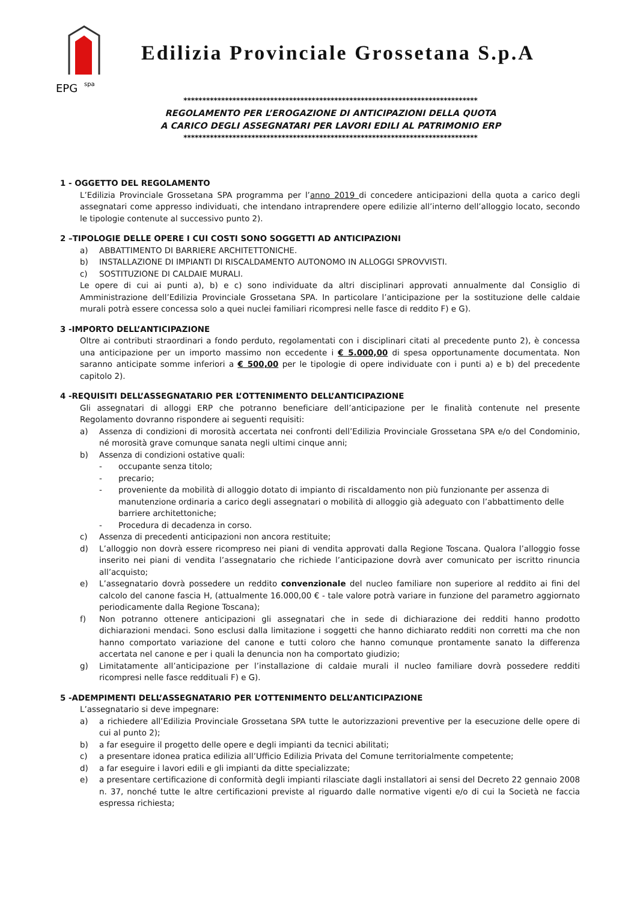EPG
spa
Edilizia Provinciale Grossetana S.p.A
******************************************************************************
REGOLAMENTO PER L’EROGAZIONE DI ANTICIPAZIONI DELLA QUOTA
A CARICO DEGLI ASSEGNATARI PER LAVORI EDILI AL PATRIMONIO ERP
******************************************************************************
1 - OGGETTO DEL REGOLAMENTO
L’Edilizia Provinciale Grossetana SPA programma per l’anno 2019 di concedere anticipazioni della quota a carico degli assegnatari come appresso individuati, che intendano intraprendere opere edilizie all’interno dell’alloggio locato, secondo le tipologie contenute al successivo punto 2).
2 –TIPOLOGIE DELLE OPERE I CUI COSTI SONO SOGGETTI AD ANTICIPAZIONI
a) ABBATTIMENTO DI BARRIERE ARCHITETTONICHE.
b) INSTALLAZIONE DI IMPIANTI DI RISCALDAMENTO AUTONOMO IN ALLOGGI SPROVVISTI.
c) SOSTITUZIONE DI CALDAIE MURALI.
Le opere di cui ai punti a), b) e c) sono individuate da altri disciplinari approvati annualmente dal Consiglio di Amministrazione dell’Edilizia Provinciale Grossetana SPA. In particolare l’anticipazione per la sostituzione delle caldaie murali potrà essere concessa solo a quei nuclei familiari ricompresi nelle fasce di reddito F) e G).
3 -IMPORTO DELL’ANTICIPAZIONE
Oltre ai contributi straordinari a fondo perduto, regolamentati con i disciplinari citati al precedente punto 2), è concessa una anticipazione per un importo massimo non eccedente i € 5.000,00 di spesa opportunamente documentata. Non saranno anticipate somme inferiori a € 500,00 per le tipologie di opere individuate con i punti a) e b) del precedente capitolo 2).
4 -REQUISITI DELL’ASSEGNATARIO PER L’OTTENIMENTO DELL’ANTICIPAZIONE
Gli assegnatari di alloggi ERP che potranno beneficiare dell’anticipazione per le finalità contenute nel presente Regolamento dovranno rispondere ai seguenti requisiti:
a) Assenza di condizioni di morosità accertata nei confronti dell’Edilizia Provinciale Grossetana SPA e/o del Condominio, né morosità grave comunque sanata negli ultimi cinque anni;
b) Assenza di condizioni ostative quali:
- occupante senza titolo;
- precario;
- proveniente da mobilità di alloggio dotato di impianto di riscaldamento non più funzionante per assenza di manutenzione ordinaria a carico degli assegnatari o mobilità di alloggio già adeguato con l’abbattimento delle barriere architettoniche;
- Procedura di decadenza in corso.
c) Assenza di precedenti anticipazioni non ancora restituite;
d) L’alloggio non dovrà essere ricompreso nei piani di vendita approvati dalla Regione Toscana. Qualora l’alloggio fosse inserito nei piani di vendita l’assegnatario che richiede l’anticipazione dovrà aver comunicato per iscritto rinuncia all’acquisto;
e) L’assegnatario dovrà possedere un reddito convenzionale del nucleo familiare non superiore al reddito ai fini del calcolo del canone fascia H, (attualmente 16.000,00 € - tale valore potrà variare in funzione del parametro aggiornato periodicamente dalla Regione Toscana);
f) Non potranno ottenere anticipazioni gli assegnatari che in sede di dichiarazione dei redditi hanno prodotto dichiarazioni mendaci. Sono esclusi dalla limitazione i soggetti che hanno dichiarato redditi non corretti ma che non hanno comportato variazione del canone e tutti coloro che hanno comunque prontamente sanato la differenza accertata nel canone e per i quali la denuncia non ha comportato giudizio;
g) Limitatamente all’anticipazione per l’installazione di caldaie murali il nucleo familiare dovrà possedere redditi ricompresi nelle fasce reddituali F) e G).
5 -ADEMPIMENTI DELL’ASSEGNATARIO PER L’OTTENIMENTO DELL’ANTICIPAZIONE
L’assegnatario si deve impegnare:
a) a richiedere all’Edilizia Provinciale Grossetana SPA tutte le autorizzazioni preventive per la esecuzione delle opere di cui al punto 2);
b) a far eseguire il progetto delle opere e degli impianti da tecnici abilitati;
c) a presentare idonea pratica edilizia all’Ufficio Edilizia Privata del Comune territorialmente competente;
d) a far eseguire i lavori edili e gli impianti da ditte specializzate;
e) a presentare certificazione di conformità degli impianti rilasciate dagli installatori ai sensi del Decreto 22 gennaio 2008 n. 37, nonché tutte le altre certificazioni previste al riguardo dalle normative vigenti e/o di cui la Società ne faccia espressa richiesta;